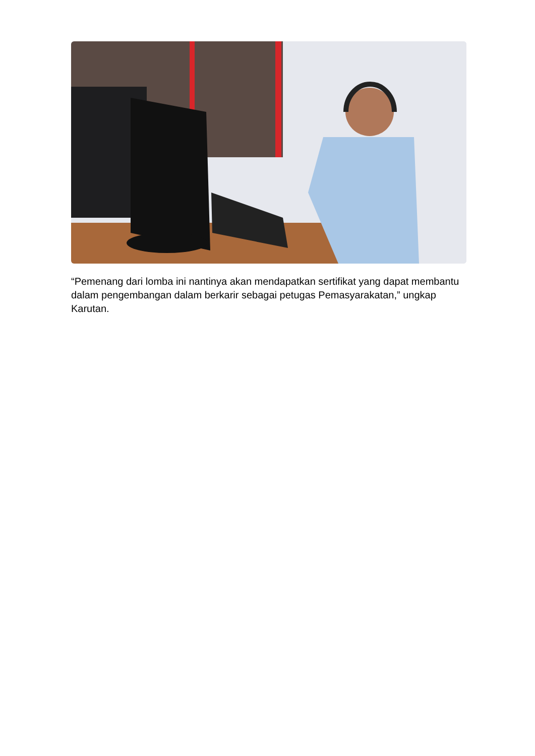“Pemenang dari lomba ini nantinya akan mendapatkan sertifikat yang dapat membantu dalam pengembangan dalam berkarir sebagai petugas Pemasyarakatan,” ungkap Karutan.